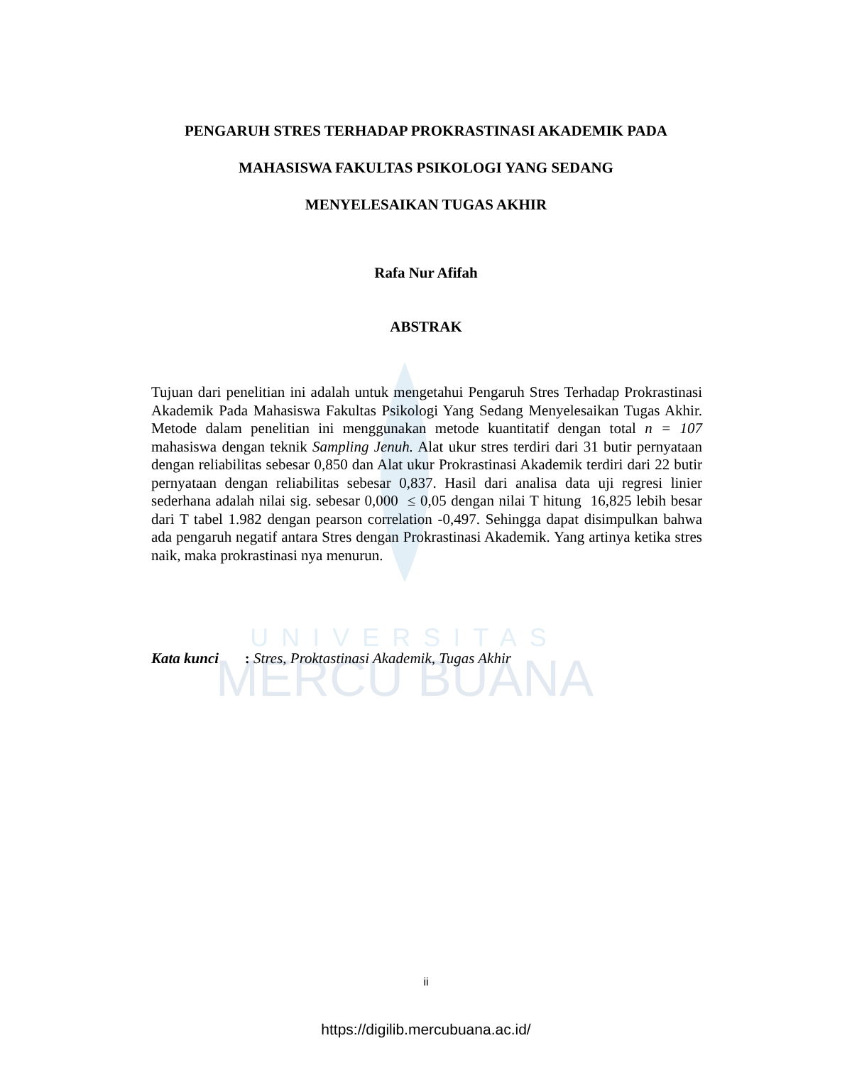UNIVERSITAS
MERCU BUANA
PENGARUH STRES TERHADAP PROKRASTINASI AKADEMIK PADA
MAHASISWA FAKULTAS PSIKOLOGI YANG SEDANG
MENYELESAIKAN TUGAS AKHIR
Rafa Nur Afifah
ABSTRAK
Tujuan dari penelitian ini adalah untuk mengetahui Pengaruh Stres Terhadap Prokrastinasi Akademik Pada Mahasiswa Fakultas Psikologi Yang Sedang Menyelesaikan Tugas Akhir. Metode dalam penelitian ini menggunakan metode kuantitatif dengan total n = 107 mahasiswa dengan teknik Sampling Jenuh. Alat ukur stres terdiri dari 31 butir pernyataan dengan reliabilitas sebesar 0,850 dan Alat ukur Prokrastinasi Akademik terdiri dari 22 butir pernyataan dengan reliabilitas sebesar 0,837. Hasil dari analisa data uji regresi linier sederhana adalah nilai sig. sebesar 0,000 ≤ 0,05 dengan nilai T hitung 16,825 lebih besar dari T tabel 1.982 dengan pearson correlation -0,497. Sehingga dapat disimpulkan bahwa ada pengaruh negatif antara Stres dengan Prokrastinasi Akademik. Yang artinya ketika stres naik, maka prokrastinasi nya menurun.
Kata kunci : Stres, Proktastinasi Akademik, Tugas Akhir
ii
https://digilib.mercubuana.ac.id/